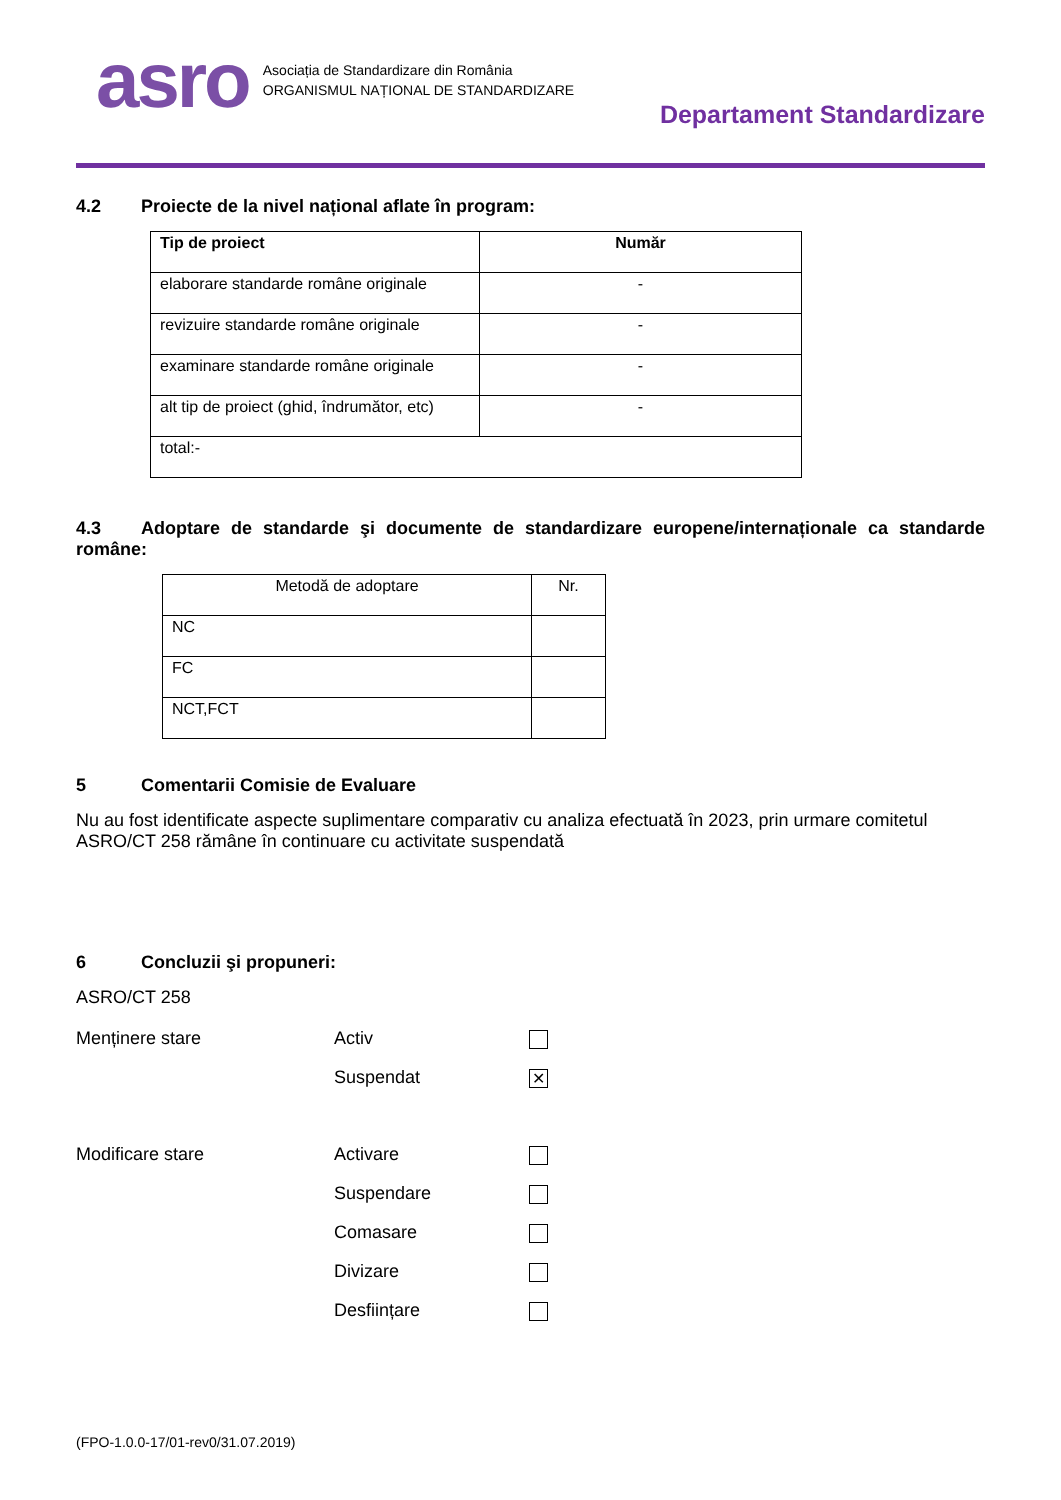asro
Asociația de Standardizare din România
ORGANISMUL NAȚIONAL DE STANDARDIZARE
Departament Standardizare
4.2 Proiecte de la nivel național aflate în program:
| Tip de proiect | Număr |
| --- | --- |
| elaborare standarde române originale | - |
| revizuire standarde române originale | - |
| examinare standarde române originale | - |
| alt tip de proiect (ghid, îndrumător, etc) | - |
| total:- | |
4.3 Adoptare de standarde şi documente de standardizare europene/internaționale ca standarde române:
| Metodă de adoptare | Nr. |
| NC | |
| FC | |
| NCT,FCT | |
5 Comentarii Comisie de Evaluare
Nu au fost identificate aspecte suplimentare comparativ cu analiza efectuată în 2023, prin urmare comitetul ASRO/CT 258 rămâne în continuare cu activitate suspendată
6 Concluzii şi propuneri:
ASRO/CT 258
Menținere stare Activ
Suspendat
✕
Modificare stare Activare
Suspendare
Comasare
Divizare
Desființare
(FPO-1.0.0-17/01-rev0/31.07.2019)